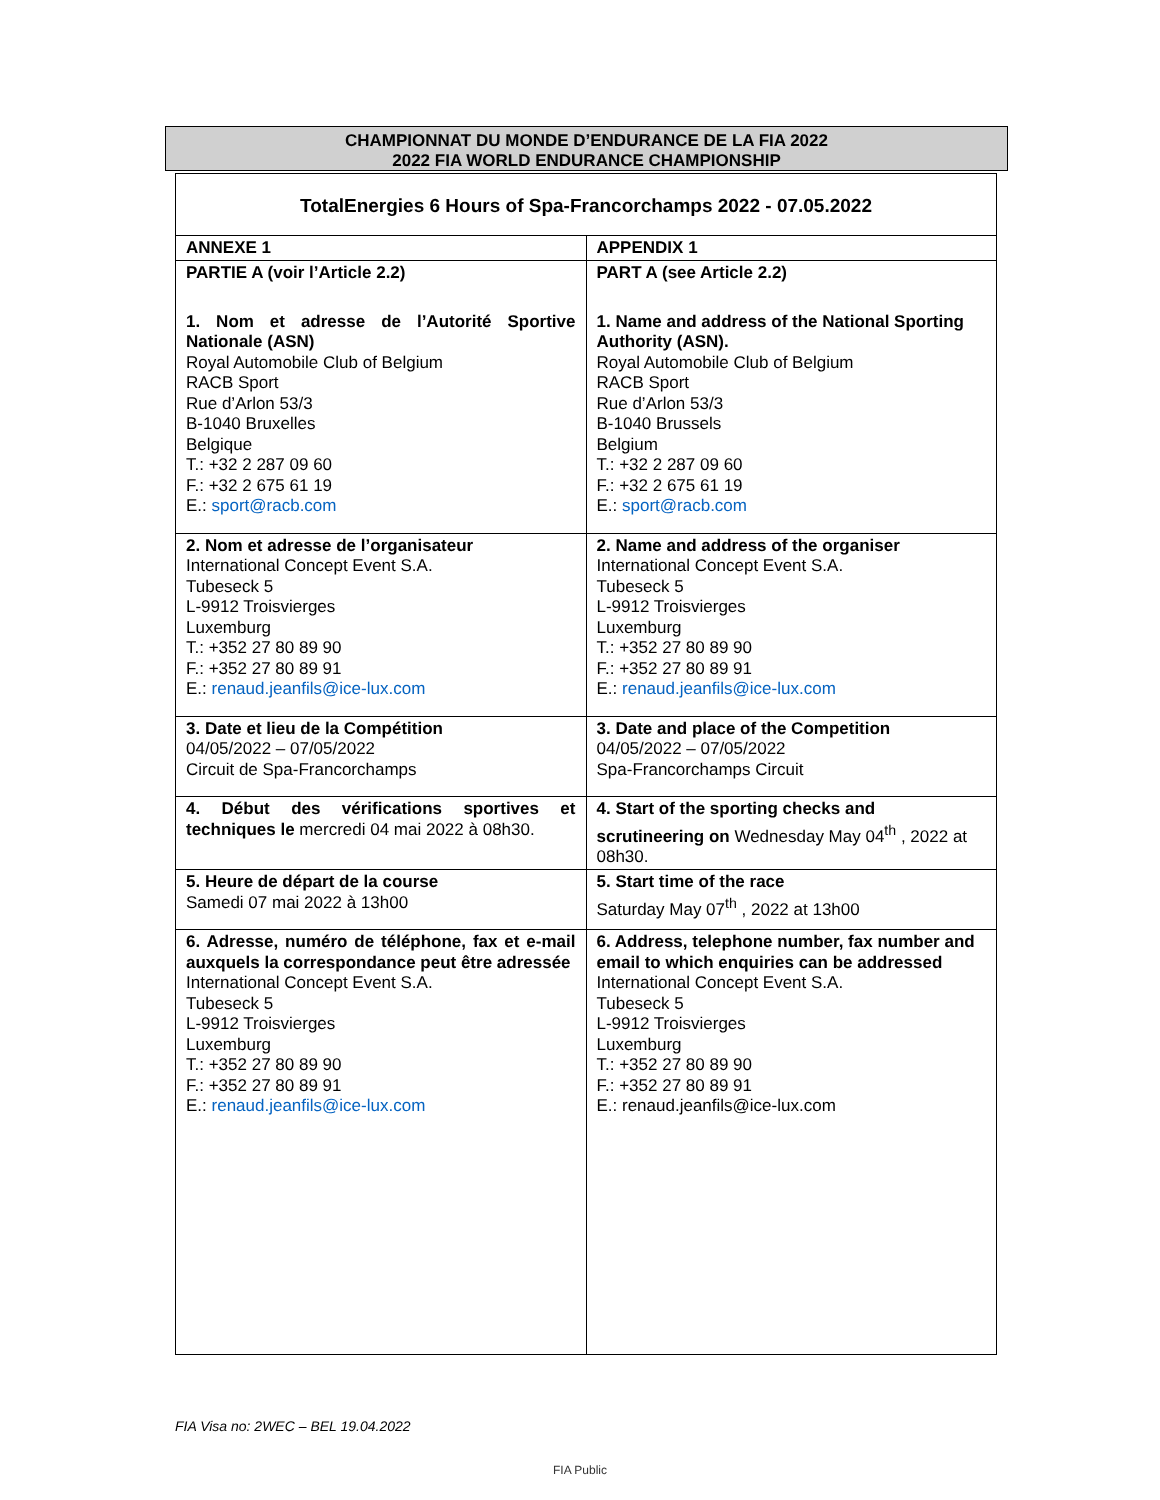CHAMPIONNAT DU MONDE D’ENDURANCE DE LA FIA 2022
2022 FIA WORLD ENDURANCE CHAMPIONSHIP
| TotalEnergies 6 Hours of Spa-Francorchamps 2022 - 07.05.2022 | |
| ANNEXE 1 | APPENDIX 1 |
| PARTIE A (voir l’Article 2.2) 1. Nom et adresse de l’Autorité Sportive Nationale (ASN) Royal Automobile Club of Belgium RACB Sport Rue d’Arlon 53/3 B-1040 Bruxelles Belgique T.: +32 2 287 09 60 F.: +32 2 675 61 19 E.: sport@racb.com | PART A (see Article 2.2) 1. Name and address of the National Sporting Authority (ASN). Royal Automobile Club of Belgium RACB Sport Rue d’Arlon 53/3 B-1040 Brussels Belgium T.: +32 2 287 09 60 F.: +32 2 675 61 19 E.: sport@racb.com |
| 2. Nom et adresse de l’organisateur International Concept Event S.A. Tubeseck 5 L-9912 Troisvierges Luxemburg T.: +352 27 80 89 90 F.: +352 27 80 89 91 E.: renaud.jeanfils@ice-lux.com | 2. Name and address of the organiser International Concept Event S.A. Tubeseck 5 L-9912 Troisvierges Luxemburg T.: +352 27 80 89 90 F.: +352 27 80 89 91 E.: renaud.jeanfils@ice-lux.com |
| 3. Date et lieu de la Compétition 04/05/2022 – 07/05/2022 Circuit de Spa-Francorchamps | 3. Date and place of the Competition 04/05/2022 – 07/05/2022 Spa-Francorchamps Circuit |
| 4. Début des vérifications sportives et techniques le mercredi 04 mai 2022 à 08h30. | 4. Start of the sporting checks and scrutineering on Wednesday May 04<sup>th</sup> , 2022 at 08h30. |
| 5. Heure de départ de la course Samedi 07 mai 2022 à 13h00 | 5. Start time of the race Saturday May 07<sup>th</sup> , 2022 at 13h00 |
| 6. Adresse, numéro de téléphone, fax et e-mail auxquels la correspondance peut être adressée International Concept Event S.A. Tubeseck 5 L-9912 Troisvierges Luxemburg T.: +352 27 80 89 90 F.: +352 27 80 89 91 E.: renaud.jeanfils@ice-lux.com | 6. Address, telephone number, fax number and email to which enquiries can be addressed International Concept Event S.A. Tubeseck 5 L-9912 Troisvierges Luxemburg T.: +352 27 80 89 90 F.: +352 27 80 89 91 E.: renaud.jeanfils@ice-lux.com |
FIA Visa no: 2WEC – BEL 19.04.2022
FIA Public